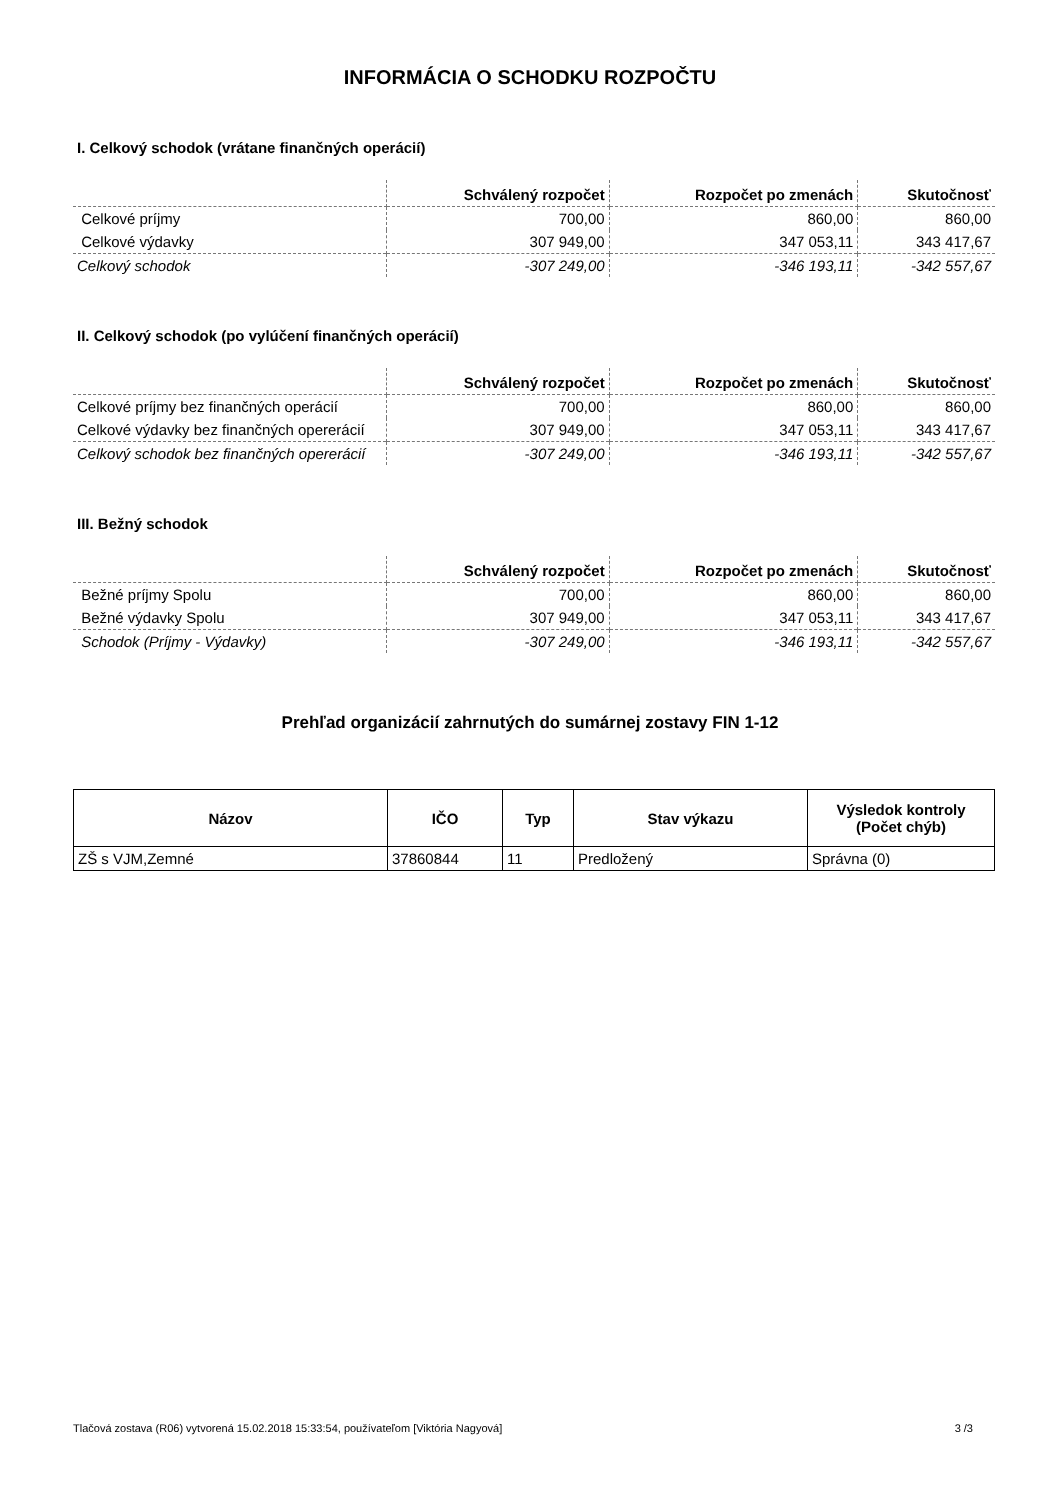INFORMÁCIA O SCHODKU ROZPOČTU
I. Celkový schodok (vrátane finančných operácií)
| | Schválený rozpočet | Rozpočet po zmenách | Skutočnosť |
| --- | --- | --- | --- |
| Celkové príjmy | 700,00 | 860,00 | 860,00 |
| Celkové výdavky | 307 949,00 | 347 053,11 | 343 417,67 |
| Celkový schodok | -307 249,00 | -346 193,11 | -342 557,67 |
II. Celkový schodok (po vylúčení finančných operácií)
| | Schválený rozpočet | Rozpočet po zmenách | Skutočnosť |
| --- | --- | --- | --- |
| Celkové príjmy bez finančných operácií | 700,00 | 860,00 | 860,00 |
| Celkové výdavky bez finančných opererácií | 307 949,00 | 347 053,11 | 343 417,67 |
| Celkový schodok bez finančných opererácií | -307 249,00 | -346 193,11 | -342 557,67 |
III. Bežný schodok
| | Schválený rozpočet | Rozpočet po zmenách | Skutočnosť |
| --- | --- | --- | --- |
| Bežné príjmy Spolu | 700,00 | 860,00 | 860,00 |
| Bežné výdavky Spolu | 307 949,00 | 347 053,11 | 343 417,67 |
| Schodok (Príjmy - Výdavky) | -307 249,00 | -346 193,11 | -342 557,67 |
Prehľad organizácií zahrnutých do sumárnej zostavy FIN 1-12
| Názov | IČO | Typ | Stav výkazu | Výsledok kontroly (Počet chýb) |
| --- | --- | --- | --- | --- |
| ZŠ s VJM,Zemné | 37860844 | 11 | Predložený | Správna (0) |
Tlačová zostava (R06) vytvorená 15.02.2018 15:33:54, používateľom [Viktória Nagyová] 3 /3